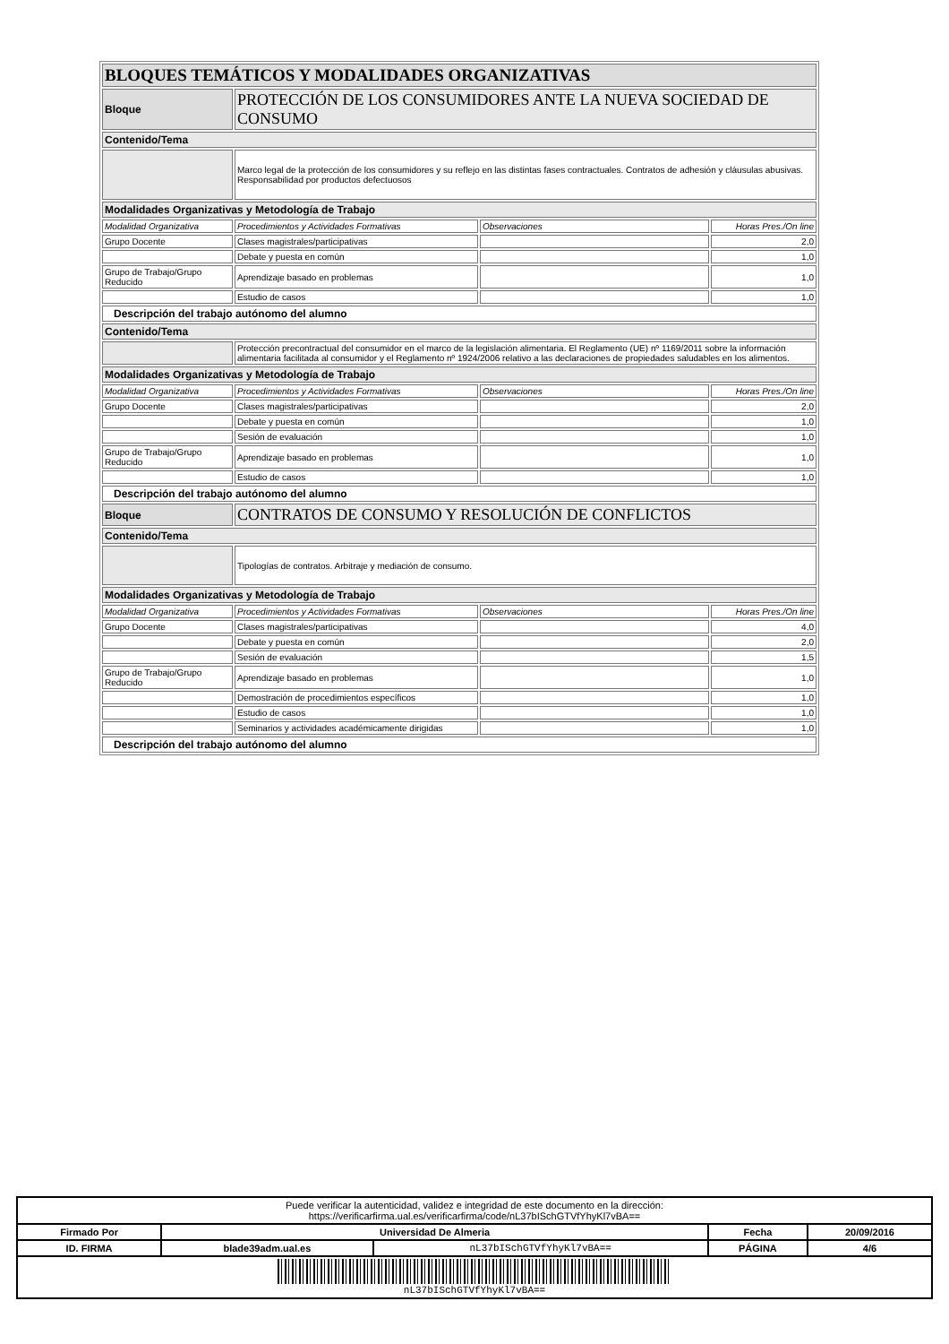| BLOQUES TEMÁTICOS Y MODALIDADES ORGANIZATIVAS | | | |
| Bloque | PROTECCIÓN DE LOS CONSUMIDORES ANTE LA NUEVA SOCIEDAD DE CONSUMO | | |
| Contenido/Tema | | | |
| | Marco legal de la protección de los consumidores y su reflejo en las distintas fases contractuales. Contratos de adhesión y cláusulas abusivas. Responsabilidad por productos defectuosos | | |
| Modalidades Organizativas y Metodología de Trabajo | | | |
| Modalidad Organizativa | Procedimientos y Actividades Formativas | Observaciones | Horas Pres./On line |
| Grupo Docente | Clases magistrales/participativas | | 2,0 |
| | Debate y puesta en común | | 1,0 |
| Grupo de Trabajo/Grupo Reducido | Aprendizaje basado en problemas | | 1,0 |
| | Estudio de casos | | 1,0 |
| Descripción del trabajo autónomo del alumno | | | |
| Contenido/Tema | | | |
| | Protección precontractual del consumidor en el marco de la legislación alimentaria. El Reglamento (UE) nº 1169/2011 sobre la información alimentaria facilitada al consumidor y el Reglamento nº 1924/2006 relativo a las declaraciones de propiedades saludables en los alimentos. | | |
| Modalidades Organizativas y Metodología de Trabajo | | | |
| Modalidad Organizativa | Procedimientos y Actividades Formativas | Observaciones | Horas Pres./On line |
| Grupo Docente | Clases magistrales/participativas | | 2,0 |
| | Debate y puesta en común | | 1,0 |
| | Sesión de evaluación | | 1,0 |
| Grupo de Trabajo/Grupo Reducido | Aprendizaje basado en problemas | | 1,0 |
| | Estudio de casos | | 1,0 |
| Descripción del trabajo autónomo del alumno | | | |
| Bloque | CONTRATOS DE CONSUMO Y RESOLUCIÓN DE CONFLICTOS | | |
| Contenido/Tema | | | |
| | Tipologías de contratos. Arbitraje y mediación de consumo. | | |
| Modalidades Organizativas y Metodología de Trabajo | | | |
| Modalidad Organizativa | Procedimientos y Actividades Formativas | Observaciones | Horas Pres./On line |
| Grupo Docente | Clases magistrales/participativas | | 4,0 |
| | Debate y puesta en común | | 2,0 |
| | Sesión de evaluación | | 1,5 |
| Grupo de Trabajo/Grupo Reducido | Aprendizaje basado en problemas | | 1,0 |
| | Demostración de procedimientos específicos | | 1,0 |
| | Estudio de casos | | 1,0 |
| | Seminarios y actividades académicamente dirigidas | | 1,0 |
| Descripción del trabajo autónomo del alumno | | | |
| Puede verificar la autenticidad, validez e integridad de este documento en la dirección: https://verificarfirma.ual.es/verificarfirma/code/nL37bISchGTVfYhyKl7vBA== | | | | |
| Firmado Por | Universidad De Almeria | | Fecha | 20/09/2016 |
| ID. FIRMA | blade39adm.ual.es | nL37bISchGTVfYhyKl7vBA== | PÁGINA | 4/6 |
| nL37bISchGTVfYhyKl7vBA== | | | | |